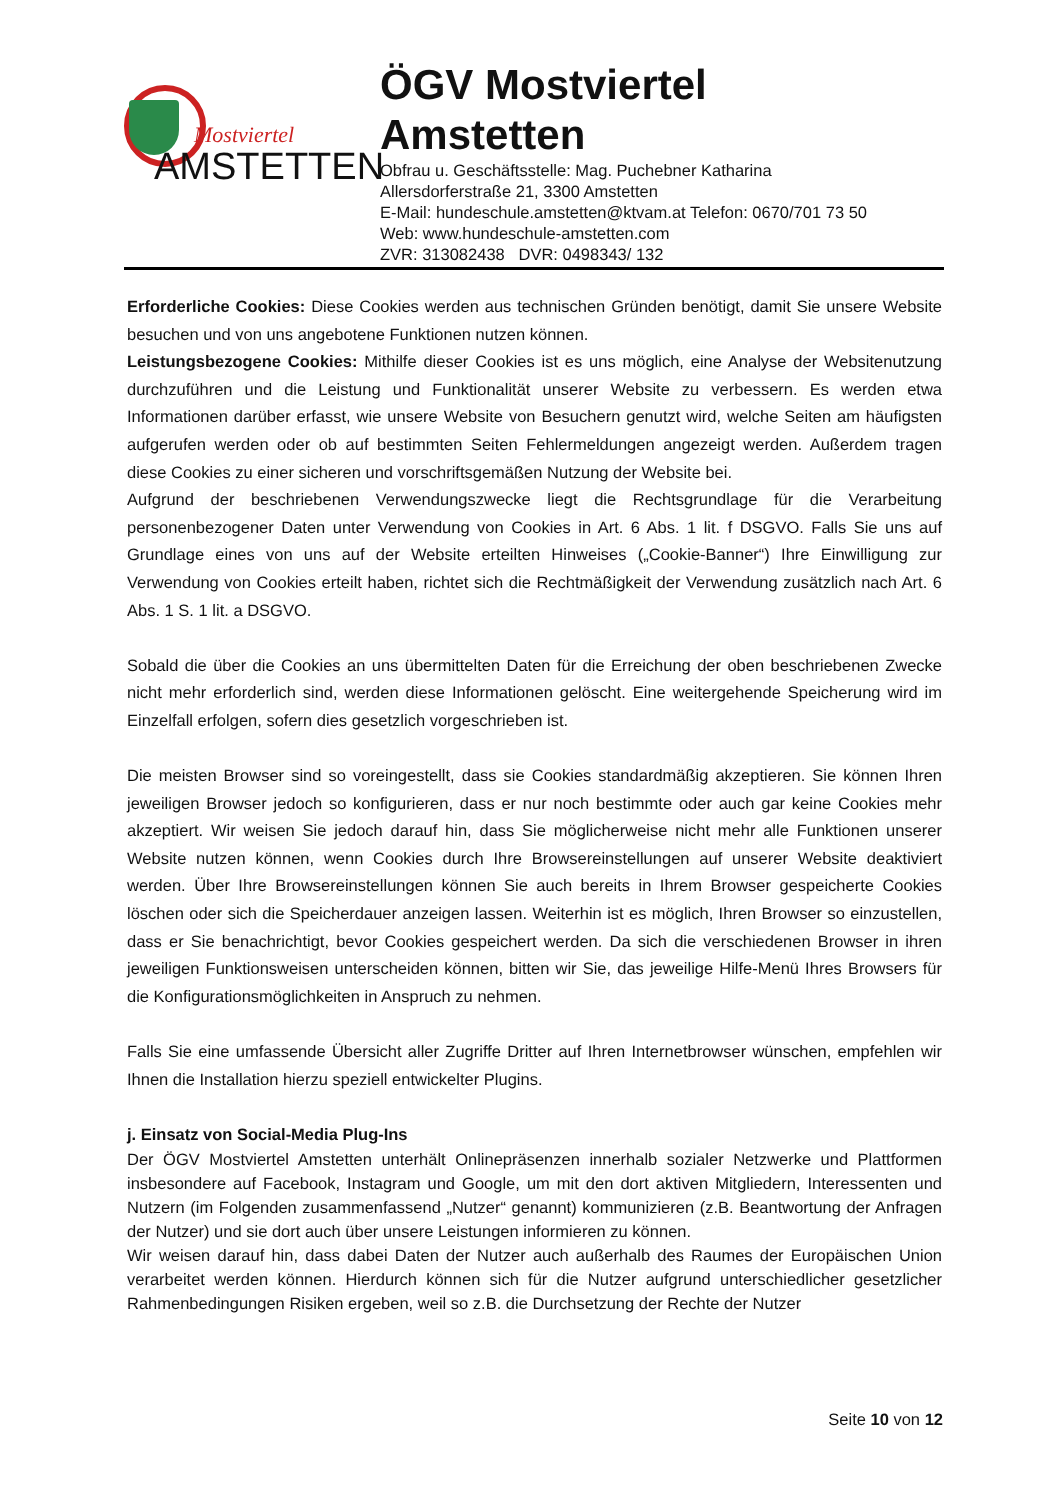Mostviertel
AMSTETTEN
ÖGV Mostviertel
Amstetten
Obfrau u. Geschäftsstelle: Mag. Puchebner Katharina
Allersdorferstraße 21, 3300 Amstetten
E-Mail: hundeschule.amstetten@ktvam.at Telefon: 0670/701 73 50
Web: www.hundeschule-amstetten.com
ZVR: 313082438 DVR: 0498343/ 132
Erforderliche Cookies: Diese Cookies werden aus technischen Gründen benötigt, damit Sie unsere Website besuchen und von uns angebotene Funktionen nutzen können.
Leistungsbezogene Cookies: Mithilfe dieser Cookies ist es uns möglich, eine Analyse der Websitenutzung durchzuführen und die Leistung und Funktionalität unserer Website zu verbessern. Es werden etwa Informationen darüber erfasst, wie unsere Website von Besuchern genutzt wird, welche Seiten am häufigsten aufgerufen werden oder ob auf bestimmten Seiten Fehlermeldungen angezeigt werden. Außerdem tragen diese Cookies zu einer sicheren und vorschriftsgemäßen Nutzung der Website bei.
Aufgrund der beschriebenen Verwendungszwecke liegt die Rechtsgrundlage für die Verarbeitung personenbezogener Daten unter Verwendung von Cookies in Art. 6 Abs. 1 lit. f DSGVO. Falls Sie uns auf Grundlage eines von uns auf der Website erteilten Hinweises („Cookie-Banner“) Ihre Einwilligung zur Verwendung von Cookies erteilt haben, richtet sich die Rechtmäßigkeit der Verwendung zusätzlich nach Art. 6 Abs. 1 S. 1 lit. a DSGVO.
Sobald die über die Cookies an uns übermittelten Daten für die Erreichung der oben beschriebenen Zwecke nicht mehr erforderlich sind, werden diese Informationen gelöscht. Eine weitergehende Speicherung wird im Einzelfall erfolgen, sofern dies gesetzlich vorgeschrieben ist.
Die meisten Browser sind so voreingestellt, dass sie Cookies standardmäßig akzeptieren. Sie können Ihren jeweiligen Browser jedoch so konfigurieren, dass er nur noch bestimmte oder auch gar keine Cookies mehr akzeptiert. Wir weisen Sie jedoch darauf hin, dass Sie möglicherweise nicht mehr alle Funktionen unserer Website nutzen können, wenn Cookies durch Ihre Browsereinstellungen auf unserer Website deaktiviert werden. Über Ihre Browsereinstellungen können Sie auch bereits in Ihrem Browser gespeicherte Cookies löschen oder sich die Speicherdauer anzeigen lassen. Weiterhin ist es möglich, Ihren Browser so einzustellen, dass er Sie benachrichtigt, bevor Cookies gespeichert werden. Da sich die verschiedenen Browser in ihren jeweiligen Funktionsweisen unterscheiden können, bitten wir Sie, das jeweilige Hilfe-Menü Ihres Browsers für die Konfigurationsmöglichkeiten in Anspruch zu nehmen.
Falls Sie eine umfassende Übersicht aller Zugriffe Dritter auf Ihren Internetbrowser wünschen, empfehlen wir Ihnen die Installation hierzu speziell entwickelter Plugins.
j. Einsatz von Social-Media Plug-Ins
Der ÖGV Mostviertel Amstetten unterhält Onlinepräsenzen innerhalb sozialer Netzwerke und Plattformen insbesondere auf Facebook, Instagram und Google, um mit den dort aktiven Mitgliedern, Interessenten und Nutzern (im Folgenden zusammenfassend „Nutzer“ genannt) kommunizieren (z.B. Beantwortung der Anfragen der Nutzer) und sie dort auch über unsere Leistungen informieren zu können.
Wir weisen darauf hin, dass dabei Daten der Nutzer auch außerhalb des Raumes der Europäischen Union verarbeitet werden können. Hierdurch können sich für die Nutzer aufgrund unterschiedlicher gesetzlicher Rahmenbedingungen Risiken ergeben, weil so z.B. die Durchsetzung der Rechte der Nutzer
Seite 10 von 12